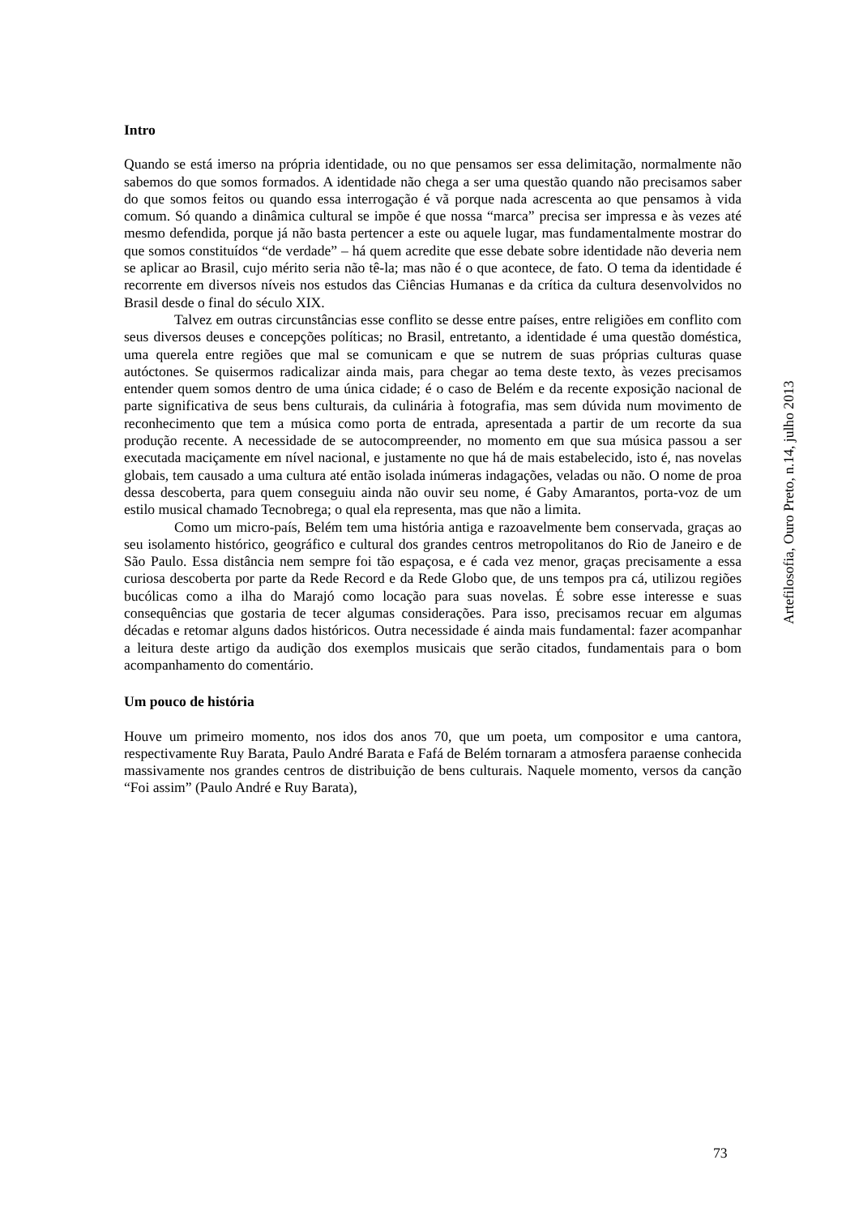Intro
Quando se está imerso na própria identidade, ou no que pensamos ser essa delimitação, normalmente não sabemos do que somos formados. A identidade não chega a ser uma questão quando não precisamos saber do que somos feitos ou quando essa interrogação é vã porque nada acrescenta ao que pensamos à vida comum. Só quando a dinâmica cultural se impõe é que nossa “marca” precisa ser impressa e às vezes até mesmo defendida, porque já não basta pertencer a este ou aquele lugar, mas fundamentalmente mostrar do que somos constituídos “de verdade” – há quem acredite que esse debate sobre identidade não deveria nem se aplicar ao Brasil, cujo mérito seria não tê-la; mas não é o que acontece, de fato. O tema da identidade é recorrente em diversos níveis nos estudos das Ciências Humanas e da crítica da cultura desenvolvidos no Brasil desde o final do século XIX.
Talvez em outras circunstâncias esse conflito se desse entre países, entre religiões em conflito com seus diversos deuses e concepções políticas; no Brasil, entretanto, a identidade é uma questão doméstica, uma querela entre regiões que mal se comunicam e que se nutrem de suas próprias culturas quase autóctones. Se quisermos radicalizar ainda mais, para chegar ao tema deste texto, às vezes precisamos entender quem somos dentro de uma única cidade; é o caso de Belém e da recente exposição nacional de parte significativa de seus bens culturais, da culinária à fotografia, mas sem dúvida num movimento de reconhecimento que tem a música como porta de entrada, apresentada a partir de um recorte da sua produção recente. A necessidade de se autocompreender, no momento em que sua música passou a ser executada maciçamente em nível nacional, e justamente no que há de mais estabelecido, isto é, nas novelas globais, tem causado a uma cultura até então isolada inúmeras indagações, veladas ou não. O nome de proa dessa descoberta, para quem conseguiu ainda não ouvir seu nome, é Gaby Amarantos, porta-voz de um estilo musical chamado Tecnobrega; o qual ela representa, mas que não a limita.
Como um micro-país, Belém tem uma história antiga e razoavelmente bem conservada, graças ao seu isolamento histórico, geográfico e cultural dos grandes centros metropolitanos do Rio de Janeiro e de São Paulo. Essa distância nem sempre foi tão espaçosa, e é cada vez menor, graças precisamente a essa curiosa descoberta por parte da Rede Record e da Rede Globo que, de uns tempos pra cá, utilizou regiões bucólicas como a ilha do Marajó como locação para suas novelas. É sobre esse interesse e suas consequências que gostaria de tecer algumas considerações. Para isso, precisamos recuar em algumas décadas e retomar alguns dados históricos. Outra necessidade é ainda mais fundamental: fazer acompanhar a leitura deste artigo da audição dos exemplos musicais que serão citados, fundamentais para o bom acompanhamento do comentário.
Um pouco de história
Houve um primeiro momento, nos idos dos anos 70, que um poeta, um compositor e uma cantora, respectivamente Ruy Barata, Paulo André Barata e Fafá de Belém tornaram a atmosfera paraense conhecida massivamente nos grandes centros de distribuição de bens culturais. Naquele momento, versos da canção “Foi assim” (Paulo André e Ruy Barata),
Artefilosofia, Ouro Preto, n.14, julho 2013
73